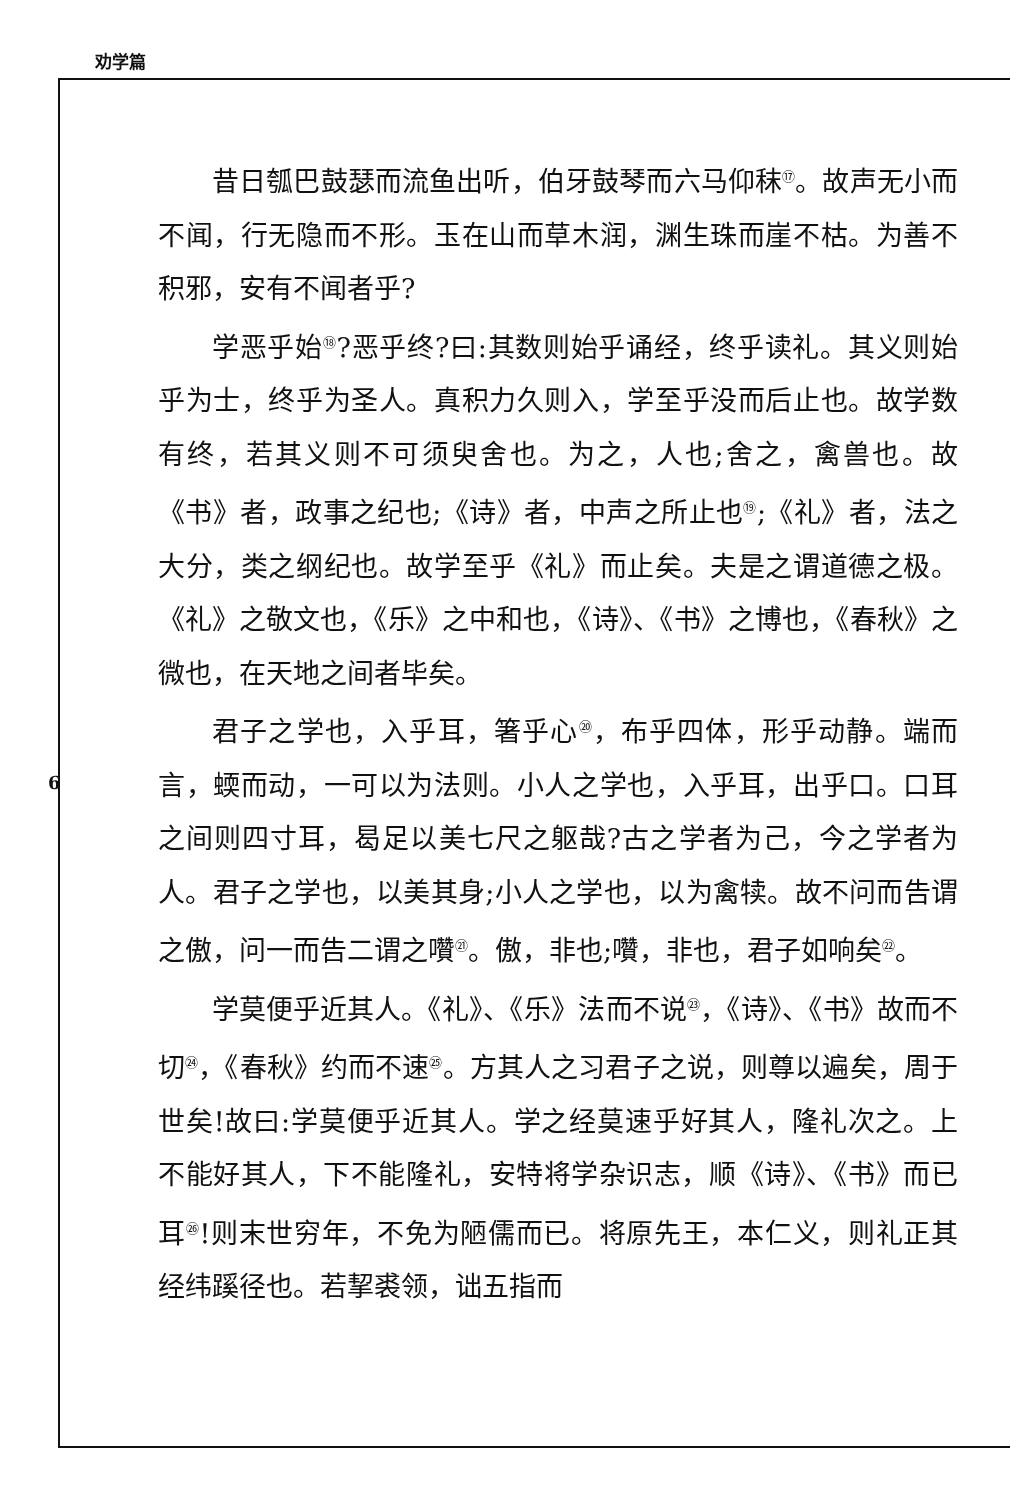劝学篇
6
昔日瓠巴鼓瑟而流鱼出听，伯牙鼓琴而六马仰秣<sup>⑰</sup>。故声无小而不闻，行无隐而不形。玉在山而草木润，渊生珠而崖不枯。为善不积邪，安有不闻者乎?
学恶乎始<sup>⑱</sup>?恶乎终?曰:其数则始乎诵经，终乎读礼。其义则始乎为士，终乎为圣人。真积力久则入，学至乎没而后止也。故学数有终，若其义则不可须臾舍也。为之，人也;舍之，禽兽也。故《书》者，政事之纪也;《诗》者，中声之所止也<sup>⑲</sup>;《礼》者，法之大分，类之纲纪也。故学至乎《礼》而止矣。夫是之谓道德之极。《礼》之敬文也，《乐》之中和也，《诗》、《书》之博也，《春秋》之微也，在天地之间者毕矣。
君子之学也，入乎耳，箸乎心<sup>⑳</sup>，布乎四体，形乎动静。端而言，蝡而动，一可以为法则。小人之学也，入乎耳，出乎口。口耳之间则四寸耳，曷足以美七尺之躯哉?古之学者为己，今之学者为人。君子之学也，以美其身;小人之学也，以为禽犊。故不问而告谓之傲，问一而告二谓之囋<sup>㉑</sup>。傲，非也;囋，非也，君子如响矣<sup>㉒</sup>。
学莫便乎近其人。《礼》、《乐》法而不说<sup>㉓</sup>，《诗》、《书》故而不切<sup>㉔</sup>，《春秋》约而不速<sup>㉕</sup>。方其人之习君子之说，则尊以遍矣，周于世矣!故曰:学莫便乎近其人。学之经莫速乎好其人，隆礼次之。上不能好其人，下不能隆礼，安特将学杂识志，顺《诗》、《书》而已耳<sup>㉖</sup>!则末世穷年，不免为陋儒而已。将原先王，本仁义，则礼正其经纬蹊径也。若挈裘领，诎五指而